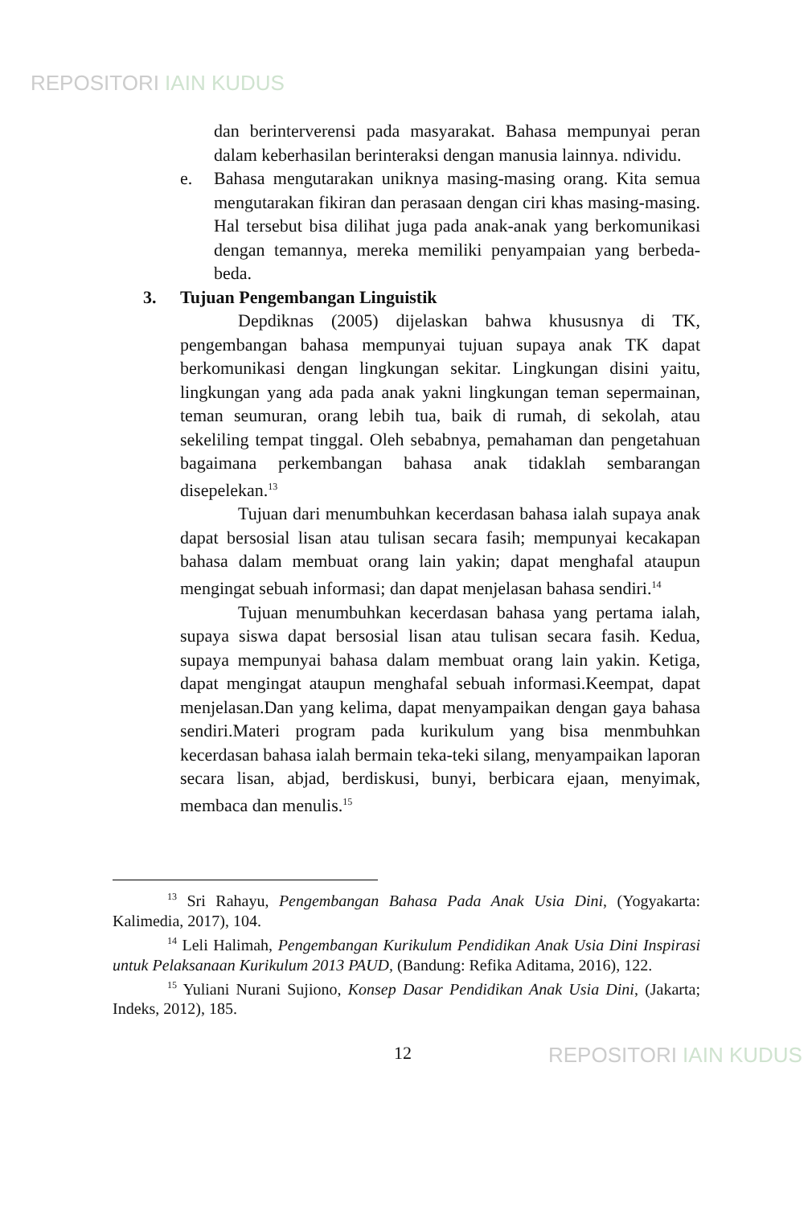REPOSITORI IAIN KUDUS
dan berinterverensi pada masyarakat. Bahasa mempunyai peran dalam keberhasilan berinteraksi dengan manusia lainnya. ndividu.
e. Bahasa mengutarakan uniknya masing-masing orang. Kita semua mengutarakan fikiran dan perasaan dengan ciri khas masing-masing. Hal tersebut bisa dilihat juga pada anak-anak yang berkomunikasi dengan temannya, mereka memiliki penyampaian yang berbeda-beda.
3. Tujuan Pengembangan Linguistik
Depdiknas (2005) dijelaskan bahwa khususnya di TK, pengembangan bahasa mempunyai tujuan supaya anak TK dapat berkomunikasi dengan lingkungan sekitar. Lingkungan disini yaitu, lingkungan yang ada pada anak yakni lingkungan teman sepermainan, teman seumuran, orang lebih tua, baik di rumah, di sekolah, atau sekeliling tempat tinggal. Oleh sebabnya, pemahaman dan pengetahuan bagaimana perkembangan bahasa anak tidaklah sembarangan disepelekan.<sup>13</sup>
Tujuan dari menumbuhkan kecerdasan bahasa ialah supaya anak dapat bersosial lisan atau tulisan secara fasih; mempunyai kecakapan bahasa dalam membuat orang lain yakin; dapat menghafal ataupun mengingat sebuah informasi; dan dapat menjelasan bahasa sendiri.<sup>14</sup>
Tujuan menumbuhkan kecerdasan bahasa yang pertama ialah, supaya siswa dapat bersosial lisan atau tulisan secara fasih. Kedua, supaya mempunyai bahasa dalam membuat orang lain yakin. Ketiga, dapat mengingat ataupun menghafal sebuah informasi.Keempat, dapat menjelasan.Dan yang kelima, dapat menyampaikan dengan gaya bahasa sendiri.Materi program pada kurikulum yang bisa menmbuhkan kecerdasan bahasa ialah bermain teka-teki silang, menyampaikan laporan secara lisan, abjad, berdiskusi, bunyi, berbicara ejaan, menyimak, membaca dan menulis.<sup>15</sup>
<sup>13</sup> Sri Rahayu, Pengembangan Bahasa Pada Anak Usia Dini, (Yogyakarta: Kalimedia, 2017), 104.
<sup>14</sup> Leli Halimah, Pengembangan Kurikulum Pendidikan Anak Usia Dini Inspirasi untuk Pelaksanaan Kurikulum 2013 PAUD, (Bandung: Refika Aditama, 2016), 122.
<sup>15</sup> Yuliani Nurani Sujiono, Konsep Dasar Pendidikan Anak Usia Dini, (Jakarta; Indeks, 2012), 185.
12
REPOSITORI IAIN KUDUS